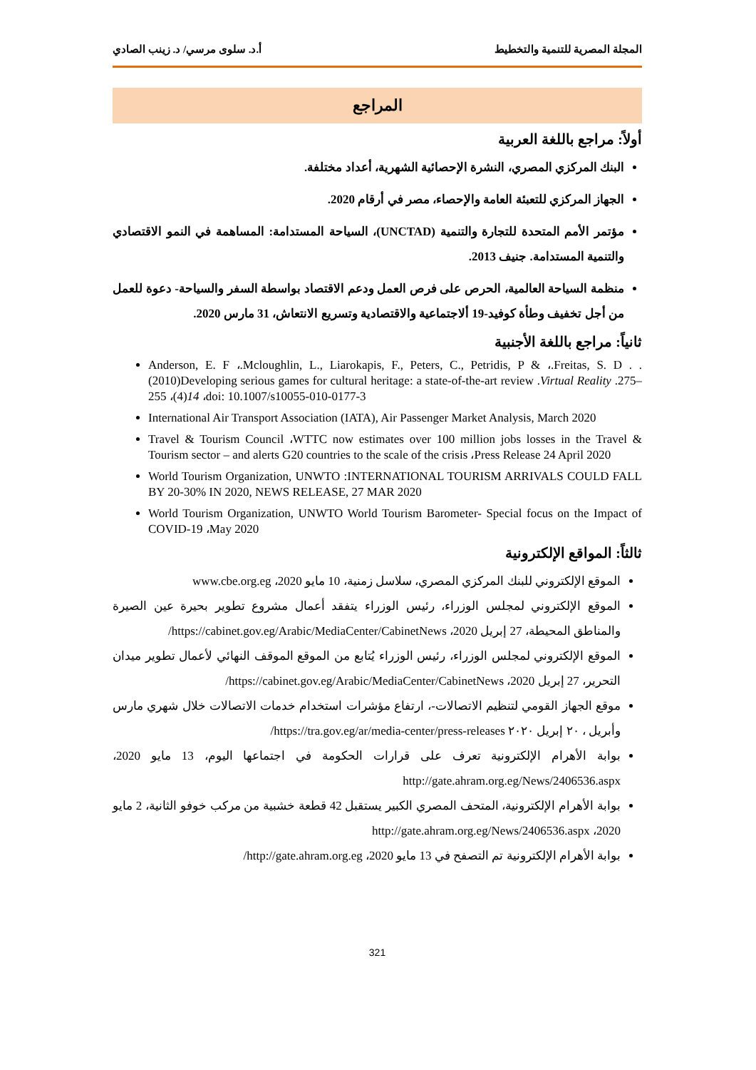المجلة المصرية للتنمية والتخطيط أ.د. سلوى مرسي/ د. زينب الصادي
المراجع
أولاً: مراجع باللغة العربية
البنك المركزي المصري، النشرة الإحصائية الشهرية، أعداد مختلفة.
الجهاز المركزي للتعبئة العامة والإحصاء، مصر في أرقام 2020.
مؤتمر الأمم المتحدة للتجارة والتنمية (UNCTAD)، السياحة المستدامة: المساهمة في النمو الاقتصادي والتنمية المستدامة. جنيف 2013.
منظمة السياحة العالمية، الحرص على فرص العمل ودعم الاقتصاد بواسطة السفر والسياحة- دعوة للعمل من أجل تخفيف وطأة كوفيد-19 ألاجتماعية والاقتصادية وتسريع الانتعاش، 31 مارس 2020.
ثانياً: مراجع باللغة الأجنبية
Anderson, E. F ،.Mcloughlin, L., Liarokapis, F., Peters, C., Petridis, P & ،.Freitas, S. D . .(2010)Developing serious games for cultural heritage: a state-of-the-art review .Virtual Reality .275–255 ،(4)14 ،doi: 10.1007/s10055-010-0177-3
International Air Transport Association (IATA), Air Passenger Market Analysis, March 2020
Travel & Tourism Council ،WTTC now estimates over 100 million jobs losses in the Travel & Tourism sector – and alerts G20 countries to the scale of the crisis ،Press Release 24 April 2020
World Tourism Organization, UNWTO :INTERNATIONAL TOURISM ARRIVALS COULD FALL BY 20-30% IN 2020, NEWS RELEASE, 27 MAR 2020
World Tourism Organization, UNWTO World Tourism Barometer- Special focus on the Impact of COVID-19 ،May 2020
ثالثاً: المواقع الإلكترونية
الموقع الإلكتروني للبنك المركزي المصري، سلاسل زمنية، 10 مايو 2020، www.cbe.org.eg
الموقع الإلكتروني لمجلس الوزراء، رئيس الوزراء يتفقد أعمال مشروع تطوير بحيرة عين الصيرة والمناطق المحيطة، 27 إبريل 2020، https://cabinet.gov.eg/Arabic/MediaCenter/CabinetNews/
الموقع الإلكتروني لمجلس الوزراء، رئيس الوزراء يُتابع من الموقع الموقف النهائي لأعمال تطوير ميدان التحرير، 27 إبريل 2020، https://cabinet.gov.eg/Arabic/MediaCenter/CabinetNews/
موقع الجهاز القومي لتنظيم الاتصالات-، ارتفاع مؤشرات استخدام خدمات الاتصالات خلال شهري مارس وأبريل ، ٢٠ إبريل ٢٠٢٠ https://tra.gov.eg/ar/media-center/press-releases/
بوابة الأهرام الإلكترونية تعرف على قرارات الحكومة في اجتماعها اليوم، 13 مايو 2020، http://gate.ahram.org.eg/News/2406536.aspx
بوابة الأهرام الإلكترونية، المتحف المصري الكبير يستقبل 42 قطعة خشبية من مركب خوفو الثانية، 2 مايو 2020، http://gate.ahram.org.eg/News/2406536.aspx
بوابة الأهرام الإلكترونية تم التصفح في 13 مايو 2020، http://gate.ahram.org.eg/
321